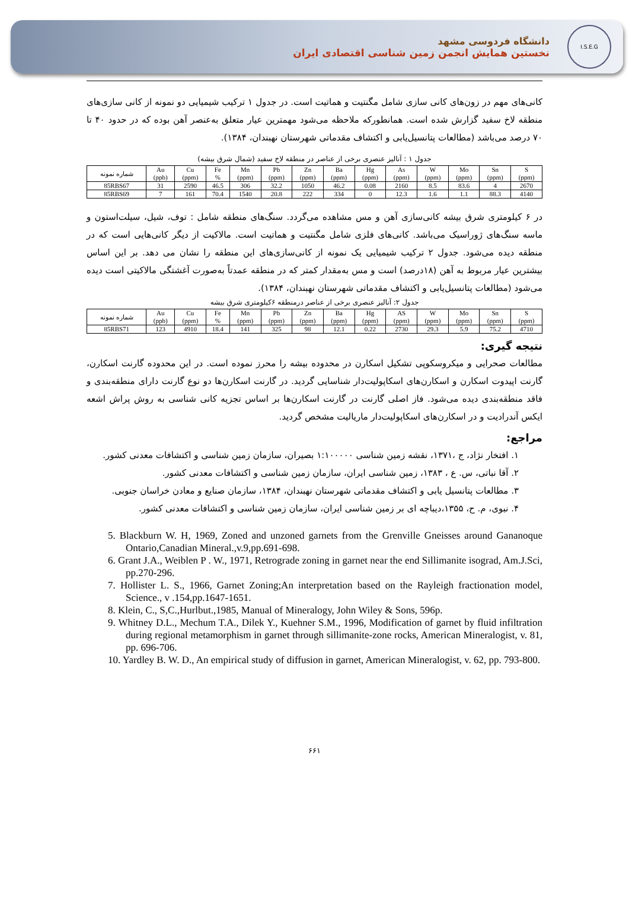I.S.E.G
دانشگاه فردوسی مشهد
نخستین همایش انجمن زمین شناسی اقتصادی ایران
کانی‌های مهم در زون‌های کانی سازی شامل مگنتیت و هماتیت است. در جدول ۱ ترکیب شیمیایی دو نمونه از کانی سازی‌های منطقه لاخ سفید گزارش شده است. همانطورکه ملاحظه می‌شود مهمترین عیار متعلق به‌عنصر آهن بوده که در حدود ۴۰ تا ۷۰ درصد می‌باشد (مطالعات پتانسیل‌یابی و اکتشاف مقدماتی شهرستان نهبندان، ۱۳۸۴).
جدول ۱ : آنالیز عنصری برخی از عناصر در منطقه لاخ سفید (شمال شرق بیشه)
| شماره نمونه | Au (ppb) | Cu (ppm) | Fe % | Mn (ppm) | Pb (ppm) | Zn (ppm) | Ba (ppm) | Hg (ppm) | As (ppm) | W (ppm) | Mo (ppm) | Sn (ppm) | S (ppm) |
| --- | --- | --- | --- | --- | --- | --- | --- | --- | --- | --- | --- | --- | --- |
| 85RBS67 | 31 | 2590 | 46.5 | 306 | 32.2 | 1050 | 46.2 | 0.08 | 2160 | 8.5 | 83.6 | 4 | 2670 |
| 85RBS69 | 7 | 161 | 70.4 | 1540 | 20.8 | 222 | 334 | 0 | 12.3 | 1.6 | 1.1 | 88.3 | 4140 |
در ۶ کیلومتری شرق بیشه کانی‌سازی آهن و مس مشاهده می‌گردد. سنگ‌های منطقه شامل : توف، شیل، سیلت‌استون و ماسه سنگ‌های ژوراسیک می‌باشد. کانی‌های فلزی شامل مگنتیت و هماتیت است. مالاکیت از دیگر کانی‌هایی است که در منطقه دیده می‌شود. جدول ۲ ترکیب شیمیایی یک نمونه از کانی‌سازی‌های این منطقه را نشان می دهد. بر این اساس بیشترین عیار مربوط به آهن (۱۸درصد) است و مس به‌مقدار کمتر که در منطقه عمدتاً به‌صورت آغشتگی مالاکیتی است دیده می‌شود (مطالعات پتانسیل‌یابی و اکتشاف مقدماتی شهرستان نهبندان، ۱۳۸۴).
جدول ۲: آنالیز عنصری برخی از عناصر درمنطقه ۶کیلومتری شرق بیشه
| شماره نمونه | Au (ppb) | Cu (ppm) | Fe % | Mn (ppm) | Pb (ppm) | Zn (ppm) | Ba (ppm) | Hg (ppm) | AS (ppm) | W (ppm) | Mo (ppm) | Sn (ppm) | S (ppm) |
| --- | --- | --- | --- | --- | --- | --- | --- | --- | --- | --- | --- | --- | --- |
| 85RBS71 | 123 | 4910 | 18.4 | 141 | 325 | 98 | 12.1 | 0.22 | 2730 | 29.3 | 5.9 | 75.2 | 4710 |
نتیجه گیری:
مطالعات صحرایی و میکروسکوپی تشکیل اسکارن در محدوده بیشه را محرز نموده است. در این محدوده گارنت اسکارن، گارنت اپیدوت اسکارن و اسکارن‌های اسکاپولیت‌دار شناسایی گردید. در گارنت اسکارن‌ها دو نوع گارنت دارای منطقه‌بندی و فاقد منطقه‌بندی دیده می‌شود. فاز اصلی گارنت در گارنت اسکارن‌ها بر اساس تجزیه کانی شناسی به روش پراش اشعه ایکس آندرادیت و در اسکارن‌های اسکاپولیت‌دار ماریالیت مشخص گردید.
مراجع:
۱. افتخار نژاد، ج ،۱۳۷۱، نقشه زمین شناسی ۱:۱۰۰۰۰۰ بصیران، سازمان زمین شناسی و اکتشافات معدنی کشور.
۲. آقا نباتی، س. ع ، ۱۳۸۳، زمین شناسی ایران، سازمان زمین شناسی و اکتشافات معدنی کشور.
۳. مطالعات پتانسیل یابی و اکتشاف مقدماتی شهرستان نهبندان، ۱۳۸۴، سازمان صنایع و معادن خراسان جنوبی.
۴. نبوی، م. ح، ۱۳۵۵،دیباچه ای بر زمین شناسی ایران، سازمان زمین شناسی و اکتشافات معدنی کشور.
5. Blackburn W. H, 1969, Zoned and unzoned garnets from the Grenville Gneisses around Gananoque Ontario,Canadian Mineral.,v.9,pp.691-698.
6. Grant J.A., Weiblen P . W., 1971, Retrograde zoning in garnet near the end Sillimanite isograd, Am.J.Sci, pp.270-296.
7. Hollister L. S., 1966, Garnet Zoning;An interpretation based on the Rayleigh fractionation model, Science., v .154,pp.1647-1651.
8. Klein, C., S,C.,Hurlbut.,1985, Manual of Mineralogy, John Wiley & Sons, 596p.
9. Whitney D.L., Mechum T.A., Dilek Y., Kuehner S.M., 1996, Modification of garnet by fluid infiltration during regional metamorphism in garnet through sillimanite-zone rocks, American Mineralogist, v. 81, pp. 696-706.
10. Yardley B. W. D., An empirical study of diffusion in garnet, American Mineralogist, v. 62, pp. 793-800.
۶۶۱